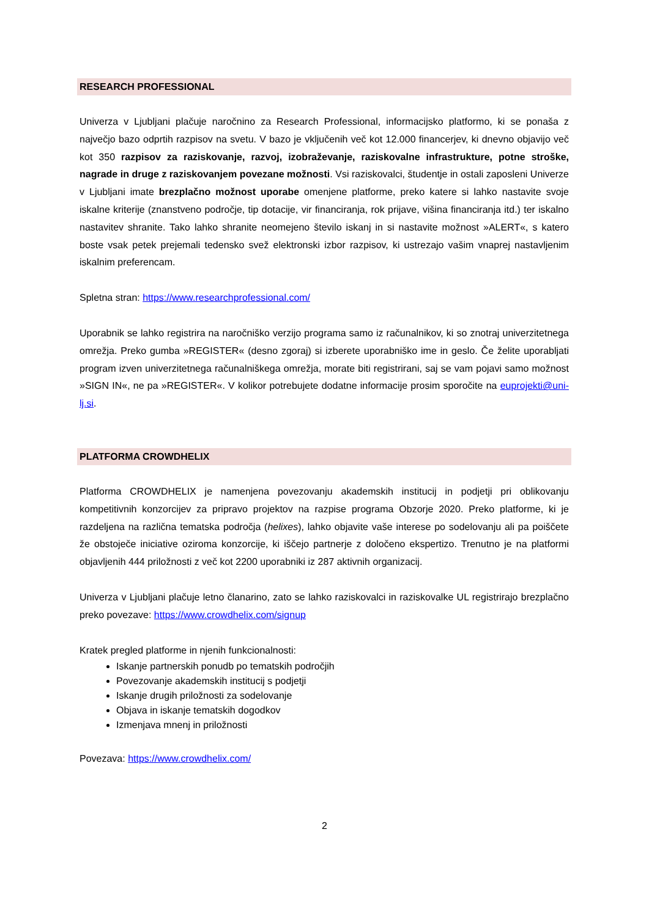RESEARCH PROFESSIONAL
Univerza v Ljubljani plačuje naročnino za Research Professional, informacijsko platformo, ki se ponaša z največjo bazo odprtih razpisov na svetu. V bazo je vključenih več kot 12.000 financerjev, ki dnevno objavijo več kot 350 razpisov za raziskovanje, razvoj, izobraževanje, raziskovalne infrastrukture, potne stroške, nagrade in druge z raziskovanjem povezane možnosti. Vsi raziskovalci, študentje in ostali zaposleni Univerze v Ljubljani imate brezplačno možnost uporabe omenjene platforme, preko katere si lahko nastavite svoje iskalne kriterije (znanstveno področje, tip dotacije, vir financiranja, rok prijave, višina financiranja itd.) ter iskalno nastavitev shranite. Tako lahko shranite neomejeno število iskanj in si nastavite možnost »ALERT«, s katero boste vsak petek prejemali tedensko svež elektronski izbor razpisov, ki ustrezajo vašim vnaprej nastavljenim iskalnim preferencam.
Spletna stran: https://www.researchprofessional.com/
Uporabnik se lahko registrira na naročniško verzijo programa samo iz računalnikov, ki so znotraj univerzitetnega omrežja. Preko gumba »REGISTER« (desno zgoraj) si izberete uporabniško ime in geslo. Če želite uporabljati program izven univerzitetnega računalniškega omrežja, morate biti registrirani, saj se vam pojavi samo možnost »SIGN IN«, ne pa »REGISTER«. V kolikor potrebujete dodatne informacije prosim sporočite na euprojekti@uni-lj.si.
PLATFORMA CROWDHELIX
Platforma CROWDHELIX je namenjena povezovanju akademskih institucij in podjetji pri oblikovanju kompetitivnih konzorcijev za pripravo projektov na razpise programa Obzorje 2020. Preko platforme, ki je razdeljena na različna tematska področja (helixes), lahko objavite vaše interese po sodelovanju ali pa poiščete že obstoječe iniciative oziroma konzorcije, ki iščejo partnerje z določeno ekspertizo. Trenutno je na platformi objavljenih 444 priložnosti z več kot 2200 uporabniki iz 287 aktivnih organizacij.
Univerza v Ljubljani plačuje letno članarino, zato se lahko raziskovalci in raziskovalke UL registrirajo brezplačno preko povezave: https://www.crowdhelix.com/signup
Kratek pregled platforme in njenih funkcionalnosti:
Iskanje partnerskih ponudb po tematskih področjih
Povezovanje akademskih institucij s podjetji
Iskanje drugih priložnosti za sodelovanje
Objava in iskanje tematskih dogodkov
Izmenjava mnenj in priložnosti
Povezava: https://www.crowdhelix.com/
2